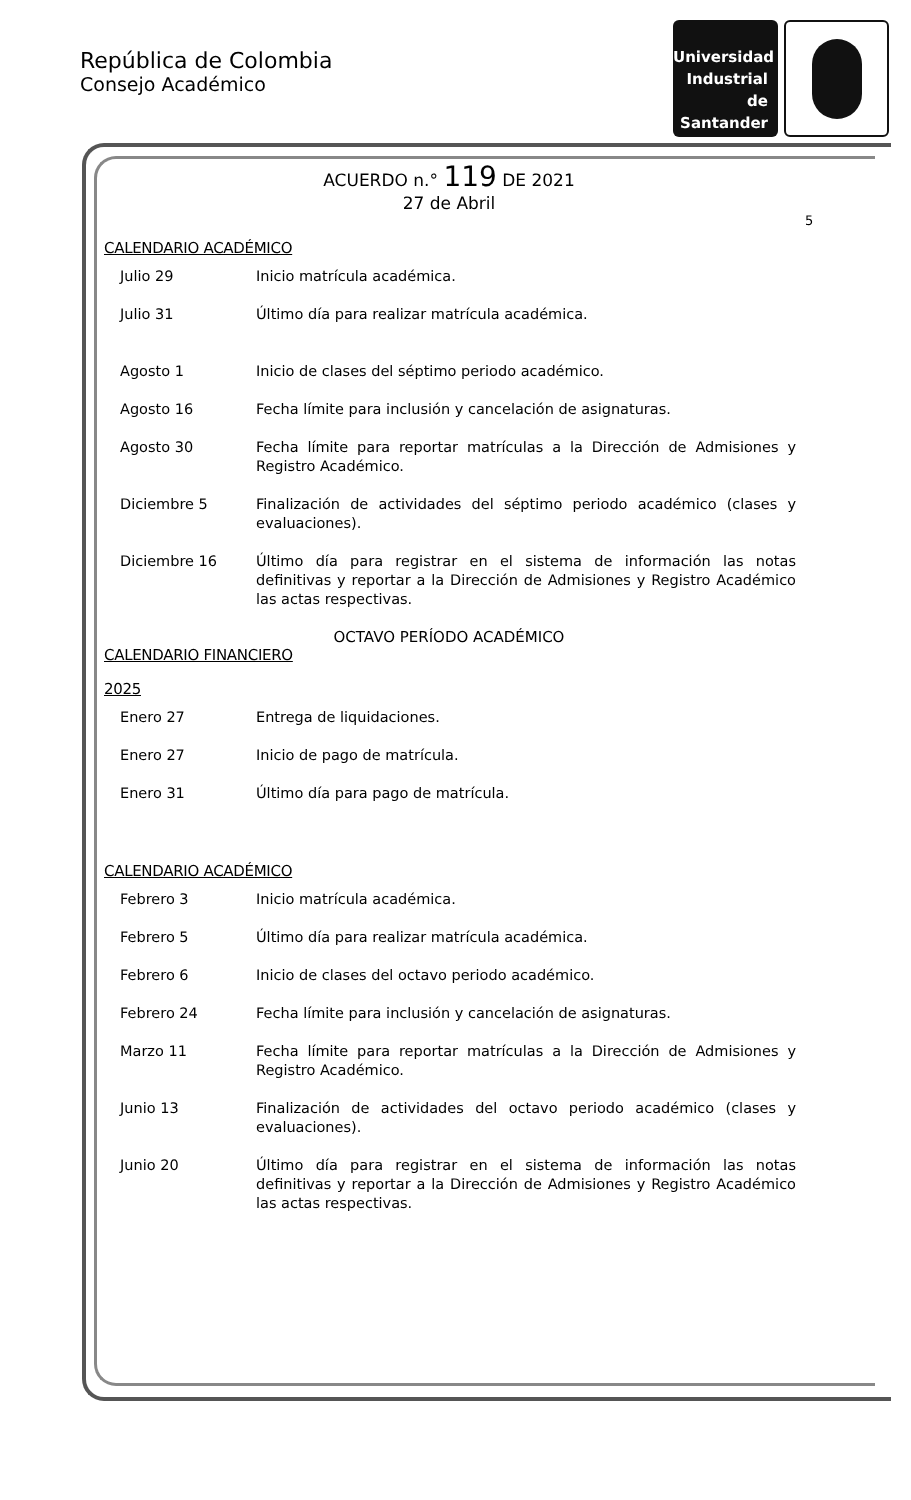República de Colombia
Consejo Académico
Universidad
Industrial de
Santander
5
ACUERDO n.° 119 DE 2021
27 de Abril
CALENDARIO ACADÉMICO
| Julio 29 | Inicio matrícula académica. |
| Julio 31 | Último día para realizar matrícula académica. |
| Agosto 1 | Inicio de clases del séptimo periodo académico. |
| Agosto 16 | Fecha límite para inclusión y cancelación de asignaturas. |
| Agosto 30 | Fecha límite para reportar matrículas a la Dirección de Admisiones y Registro Académico. |
| Diciembre 5 | Finalización de actividades del séptimo periodo académico (clases y evaluaciones). |
| Diciembre 16 | Último día para registrar en el sistema de información las notas definitivas y reportar a la Dirección de Admisiones y Registro Académico las actas respectivas. |
OCTAVO PERÍODO ACADÉMICO
CALENDARIO FINANCIERO
2025
| Enero 27 | Entrega de liquidaciones. |
| Enero 27 | Inicio de pago de matrícula. |
| Enero 31 | Último día para pago de matrícula. |
CALENDARIO ACADÉMICO
| Febrero 3 | Inicio matrícula académica. |
| Febrero 5 | Último día para realizar matrícula académica. |
| Febrero 6 | Inicio de clases del octavo periodo académico. |
| Febrero 24 | Fecha límite para inclusión y cancelación de asignaturas. |
| Marzo 11 | Fecha límite para reportar matrículas a la Dirección de Admisiones y Registro Académico. |
| Junio 13 | Finalización de actividades del octavo periodo académico (clases y evaluaciones). |
| Junio 20 | Último día para registrar en el sistema de información las notas definitivas y reportar a la Dirección de Admisiones y Registro Académico las actas respectivas. |